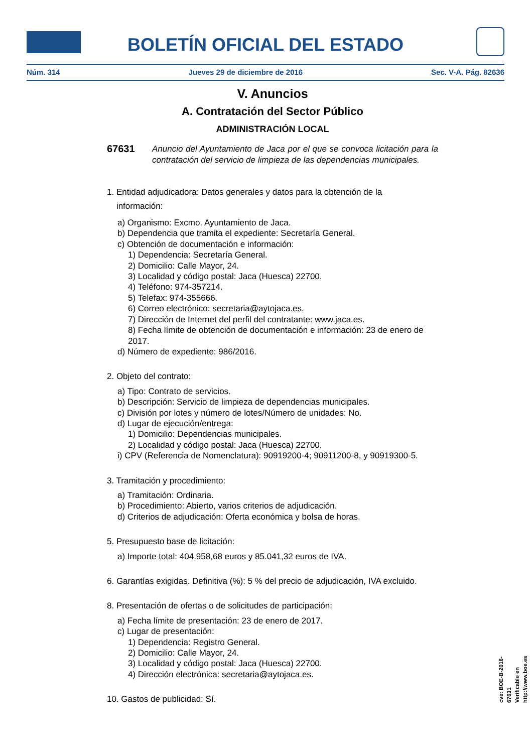BOLETÍN OFICIAL DEL ESTADO
Núm. 314 Jueves 29 de diciembre de 2016 Sec. V-A. Pág. 82636
V. Anuncios
A. Contratación del Sector Público
ADMINISTRACIÓN LOCAL
67631 Anuncio del Ayuntamiento de Jaca por el que se convoca licitación para la contratación del servicio de limpieza de las dependencias municipales.
1. Entidad adjudicadora: Datos generales y datos para la obtención de la
información:
a) Organismo: Excmo. Ayuntamiento de Jaca.
b) Dependencia que tramita el expediente: Secretaría General.
c) Obtención de documentación e información:
1) Dependencia: Secretaría General.
2) Domicilio: Calle Mayor, 24.
3) Localidad y código postal: Jaca (Huesca) 22700.
4) Teléfono: 974-357214.
5) Telefax: 974-355666.
6) Correo electrónico: secretaria@aytojaca.es.
7) Dirección de Internet del perfil del contratante: www.jaca.es.
8) Fecha límite de obtención de documentación e información: 23 de enero de 2017.
d) Número de expediente: 986/2016.
2. Objeto del contrato:
a) Tipo: Contrato de servicios.
b) Descripción: Servicio de limpieza de dependencias municipales.
c) División por lotes y número de lotes/Número de unidades: No.
d) Lugar de ejecución/entrega:
1) Domicilio: Dependencias municipales.
2) Localidad y código postal: Jaca (Huesca) 22700.
i) CPV (Referencia de Nomenclatura): 90919200-4; 90911200-8, y 90919300-5.
3. Tramitación y procedimiento:
a) Tramitación: Ordinaria.
b) Procedimiento: Abierto, varios criterios de adjudicación.
d) Criterios de adjudicación: Oferta económica y bolsa de horas.
5. Presupuesto base de licitación:
a) Importe total: 404.958,68 euros y 85.041,32 euros de IVA.
6. Garantías exigidas. Definitiva (%): 5 % del precio de adjudicación, IVA excluido.
8. Presentación de ofertas o de solicitudes de participación:
a) Fecha límite de presentación: 23 de enero de 2017.
c) Lugar de presentación:
1) Dependencia: Registro General.
2) Domicilio: Calle Mayor, 24.
3) Localidad y código postal: Jaca (Huesca) 22700.
4) Dirección electrónica: secretaria@aytojaca.es.
10. Gastos de publicidad: Sí.
cve: BOE-B-2016-67631
Verificable en http://www.boe.es